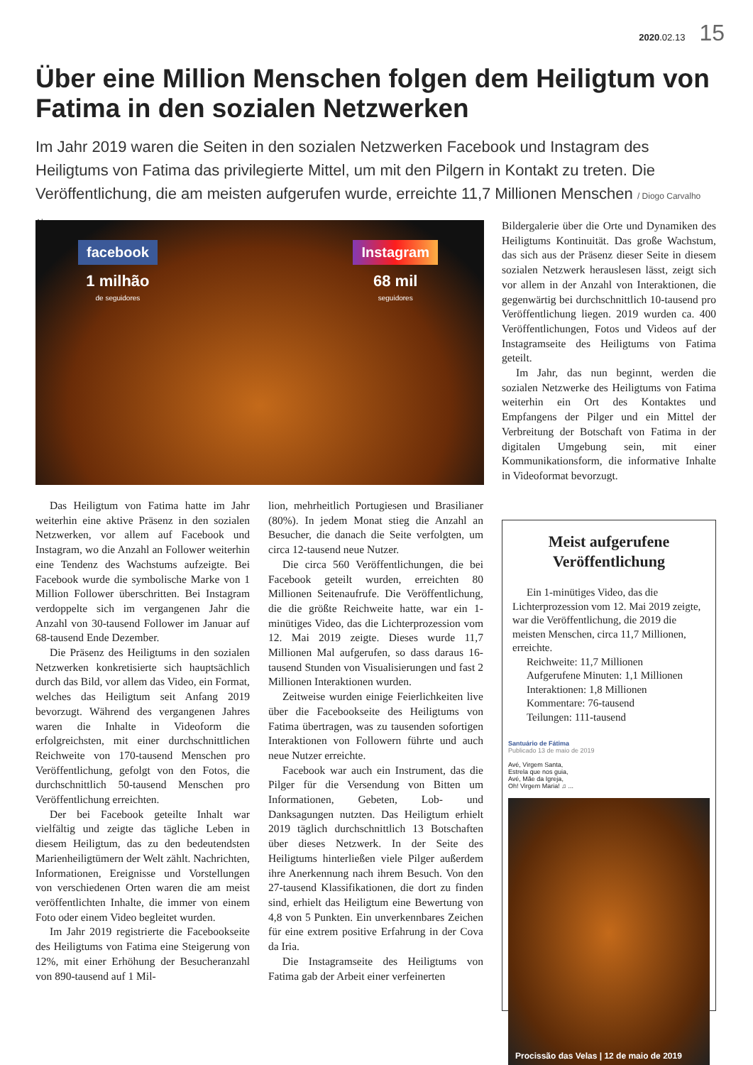2020.02.13 15
Über eine Million Menschen folgen dem Heiligtum von Fatima in den sozialen Netzwerken
Im Jahr 2019 waren die Seiten in den sozialen Netzwerken Facebook und Instagram des Heiligtums von Fatima das privilegierte Mittel, um mit den Pilgern in Kontakt zu treten. Die Veröffentlichung, die am meisten aufgerufen wurde, erreichte 11,7 Millionen Menschen / Diogo Carvalho Alves
facebook
1 milhão
de seguidores
Instagram
68 mil
seguidores
Das Heiligtum von Fatima hatte im Jahr weiterhin eine aktive Präsenz in den sozialen Netzwerken, vor allem auf Facebook und Instagram, wo die Anzahl an Follower weiterhin eine Tendenz des Wachstums aufzeigte. Bei Facebook wurde die symbolische Marke von 1 Million Follower überschritten. Bei Instagram verdoppelte sich im vergangenen Jahr die Anzahl von 30-tausend Follower im Januar auf 68-tausend Ende Dezember.
Die Präsenz des Heiligtums in den sozialen Netzwerken konkretisierte sich hauptsächlich durch das Bild, vor allem das Video, ein Format, welches das Heiligtum seit Anfang 2019 bevorzugt. Während des vergangenen Jahres waren die Inhalte in Videoform die erfolgreichsten, mit einer durchschnittlichen Reichweite von 170-tausend Menschen pro Veröffentlichung, gefolgt von den Fotos, die durchschnittlich 50-tausend Menschen pro Veröffentlichung erreichten.
Der bei Facebook geteilte Inhalt war vielfältig und zeigte das tägliche Leben in diesem Heiligtum, das zu den bedeutendsten Marienheiligtümern der Welt zählt. Nachrichten, Informationen, Ereignisse und Vorstellungen von verschiedenen Orten waren die am meist veröffentlichten Inhalte, die immer von einem Foto oder einem Video begleitet wurden.
Im Jahr 2019 registrierte die Facebookseite des Heiligtums von Fatima eine Steigerung von 12%, mit einer Erhöhung der Besucheranzahl von 890-tausend auf 1 Mil-
lion, mehrheitlich Portugiesen und Brasilianer (80%). In jedem Monat stieg die Anzahl an Besucher, die danach die Seite verfolgten, um circa 12-tausend neue Nutzer.
Die circa 560 Veröffentlichungen, die bei Facebook geteilt wurden, erreichten 80 Millionen Seitenaufrufe. Die Veröffentlichung, die die größte Reichweite hatte, war ein 1-minütiges Video, das die Lichterprozession vom 12. Mai 2019 zeigte. Dieses wurde 11,7 Millionen Mal aufgerufen, so dass daraus 16-tausend Stunden von Visualisierungen und fast 2 Millionen Interaktionen wurden.
Zeitweise wurden einige Feierlichkeiten live über die Facebookseite des Heiligtums von Fatima übertragen, was zu tausenden sofortigen Interaktionen von Followern führte und auch neue Nutzer erreichte.
Facebook war auch ein Instrument, das die Pilger für die Versendung von Bitten um Informationen, Gebeten, Lob- und Danksagungen nutzten. Das Heiligtum erhielt 2019 täglich durchschnittlich 13 Botschaften über dieses Netzwerk. In der Seite des Heiligtums hinterließen viele Pilger außerdem ihre Anerkennung nach ihrem Besuch. Von den 27-tausend Klassifikationen, die dort zu finden sind, erhielt das Heiligtum eine Bewertung von 4,8 von 5 Punkten. Ein unverkennbares Zeichen für eine extrem positive Erfahrung in der Cova da Iria.
Die Instagramseite des Heiligtums von Fatima gab der Arbeit einer verfeinerten
Bildergalerie über die Orte und Dynamiken des Heiligtums Kontinuität. Das große Wachstum, das sich aus der Präsenz dieser Seite in diesem sozialen Netzwerk herauslesen lässt, zeigt sich vor allem in der Anzahl von Interaktionen, die gegenwärtig bei durchschnittlich 10-tausend pro Veröffentlichung liegen. 2019 wurden ca. 400 Veröffentlichungen, Fotos und Videos auf der Instagramseite des Heiligtums von Fatima geteilt.
Im Jahr, das nun beginnt, werden die sozialen Netzwerke des Heiligtums von Fatima weiterhin ein Ort des Kontaktes und Empfangens der Pilger und ein Mittel der Verbreitung der Botschaft von Fatima in der digitalen Umgebung sein, mit einer Kommunikationsform, die informative Inhalte in Videoformat bevorzugt.
Meist aufgerufene Veröffentlichung
Ein 1-minütiges Video, das die Lichterprozession vom 12. Mai 2019 zeigte, war die Veröffentlichung, die 2019 die meisten Menschen, circa 11,7 Millionen, erreichte.
Reichweite: 11,7 Millionen
Aufgerufene Minuten: 1,1 Millionen
Interaktionen: 1,8 Millionen
Kommentare: 76-tausend
Teilungen: 111-tausend
Santuário de Fátima
Publicado 13 de maio de 2019
Avé, Virgem Santa,
Estrela que nos guia,
Avé, Mãe da Igreja,
Oh! Virgem Maria! ♫ ...
Procissão das Velas | 12 de maio de 2019